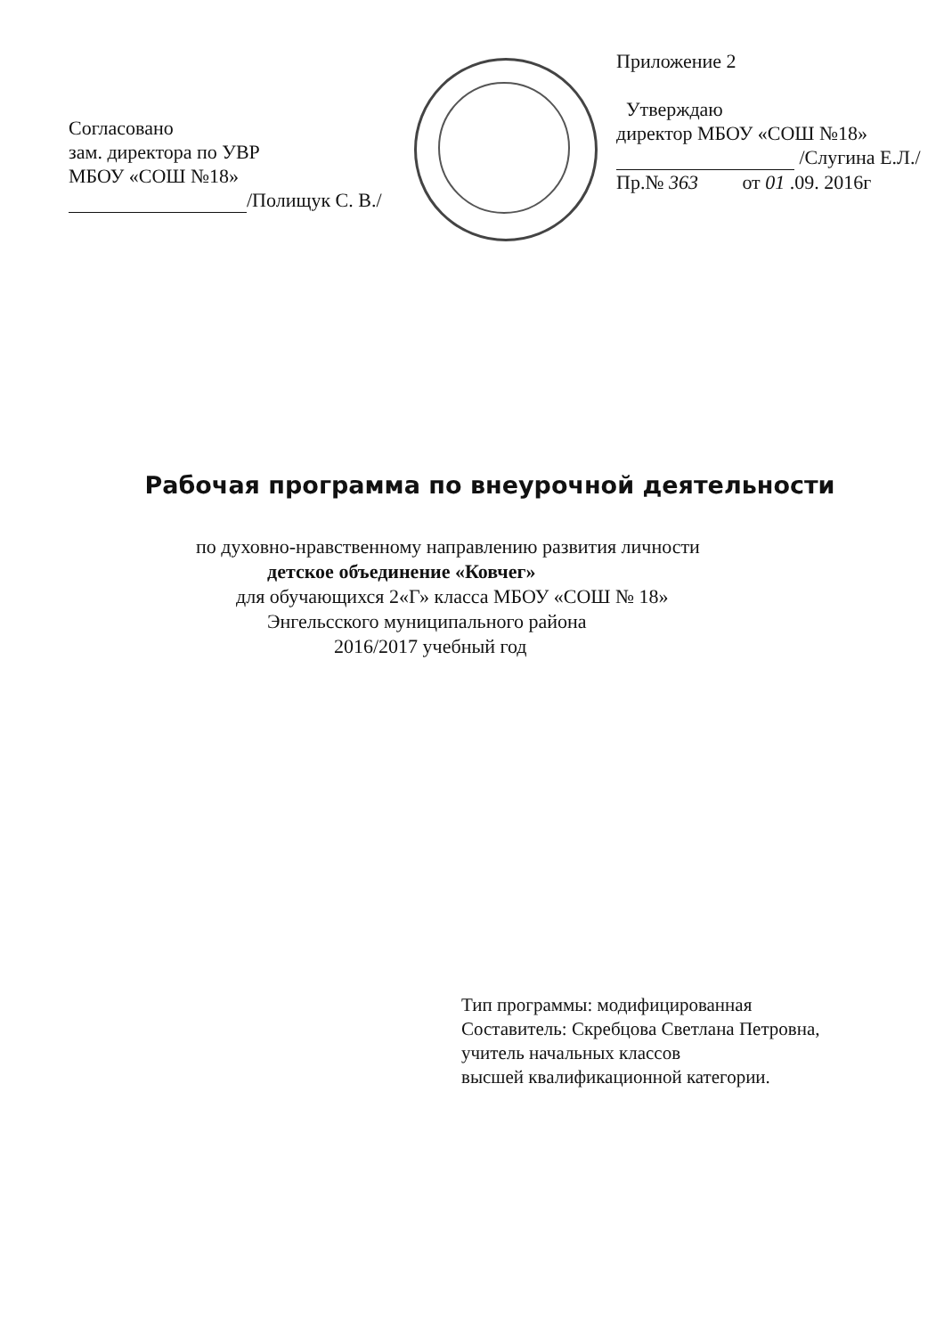Согласовано
зам. директора по УВР
МБОУ «СОШ №18»
/Полищук С. В./
Приложение 2
Утверждаю
директор МБОУ «СОШ №18»
/Слугина Е.Л./
Пр.№ 363 от 01 .09. 2016г
Рабочая программа по внеурочной деятельности
по духовно-нравственному направлению развития личности
детское объединение «Ковчег»
для обучающихся 2«Г» класса МБОУ «СОШ № 18»
Энгельсского муниципального района
2016/2017 учебный год
Тип программы: модифицированная
Составитель: Скребцова Светлана Петровна,
учитель начальных классов
высшей квалификационной категории.